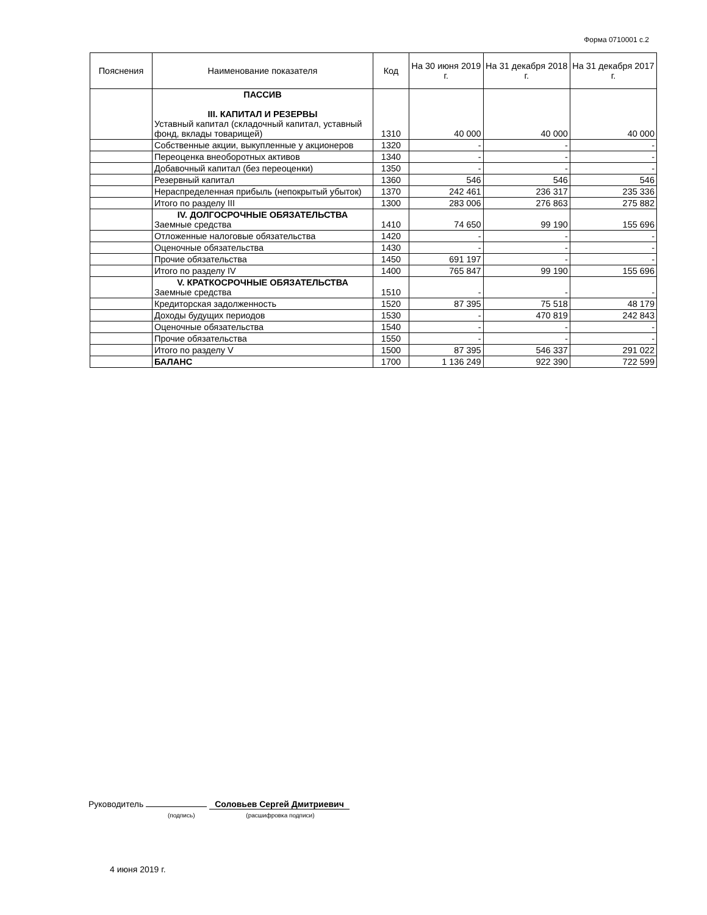Форма 0710001 с.2
| Пояснения | Наименование показателя | Код | На 30 июня 2019 г. | На 31 декабря 2018 г. | На 31 декабря 2017 г. |
| --- | --- | --- | --- | --- | --- |
| | ПАССИВ III. КАПИТАЛ И РЕЗЕРВЫ Уставный капитал (складочный капитал, уставный фонд, вклады товарищей) | 1310 | 40 000 | 40 000 | 40 000 |
| | Собственные акции, выкупленные у акционеров | 1320 | - | - | - |
| | Переоценка внеоборотных активов | 1340 | - | - | - |
| | Добавочный капитал (без переоценки) | 1350 | - | - | - |
| | Резервный капитал | 1360 | 546 | 546 | 546 |
| | Нераспределенная прибыль (непокрытый убыток) | 1370 | 242 461 | 236 317 | 235 336 |
| | Итого по разделу III | 1300 | 283 006 | 276 863 | 275 882 |
| | IV. ДОЛГОСРОЧНЫЕ ОБЯЗАТЕЛЬСТВА Заемные средства | 1410 | 74 650 | 99 190 | 155 696 |
| | Отложенные налоговые обязательства | 1420 | - | - | - |
| | Оценочные обязательства | 1430 | - | - | - |
| | Прочие обязательства | 1450 | 691 197 | - | - |
| | Итого по разделу IV | 1400 | 765 847 | 99 190 | 155 696 |
| | V. КРАТКОСРОЧНЫЕ ОБЯЗАТЕЛЬСТВА Заемные средства | 1510 | - | - | - |
| | Кредиторская задолженность | 1520 | 87 395 | 75 518 | 48 179 |
| | Доходы будущих периодов | 1530 | - | 470 819 | 242 843 |
| | Оценочные обязательства | 1540 | - | - | - |
| | Прочие обязательства | 1550 | - | - | - |
| | Итого по разделу V | 1500 | 87 395 | 546 337 | 291 022 |
| | БАЛАНС | 1700 | 1 136 249 | 922 390 | 722 599 |
Руководитель Соловьев Сергей Дмитриевич
(подпись) (расшифровка подписи)
4 июня 2019 г.